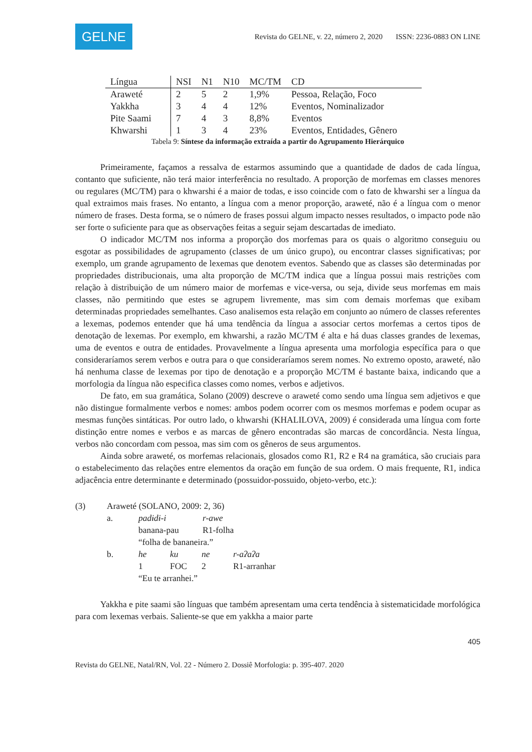GELNE
Revista do GELNE, v. 22, número 2, 2020 ISSN: 2236-0883 ON LINE
| Língua | NSI | N1 | N10 | MC/TM | CD |
| --- | --- | --- | --- | --- | --- |
| Araweté | 2 | 5 | 2 | 1,9% | Pessoa, Relação, Foco |
| Yakkha | 3 | 4 | 4 | 12% | Eventos, Nominalizador |
| Pite Saami | 7 | 4 | 3 | 8,8% | Eventos |
| Khwarshi | 1 | 3 | 4 | 23% | Eventos, Entidades, Gênero |
Tabela 9: Síntese da informação extraída a partir do Agrupamento Hierárquico
Primeiramente, façamos a ressalva de estarmos assumindo que a quantidade de dados de cada língua, contanto que suficiente, não terá maior interferência no resultado. A proporção de morfemas em classes menores ou regulares (MC/TM) para o khwarshi é a maior de todas, e isso coincide com o fato de khwarshi ser a língua da qual extraimos mais frases. No entanto, a língua com a menor proporção, araweté, não é a língua com o menor número de frases. Desta forma, se o número de frases possui algum impacto nesses resultados, o impacto pode não ser forte o suficiente para que as observações feitas a seguir sejam descartadas de imediato.
O indicador MC/TM nos informa a proporção dos morfemas para os quais o algoritmo conseguiu ou esgotar as possibilidades de agrupamento (classes de um único grupo), ou encontrar classes significativas; por exemplo, um grande agrupamento de lexemas que denotem eventos. Sabendo que as classes são determinadas por propriedades distribucionais, uma alta proporção de MC/TM indica que a língua possui mais restrições com relação à distribuição de um número maior de morfemas e vice-versa, ou seja, divide seus morfemas em mais classes, não permitindo que estes se agrupem livremente, mas sim com demais morfemas que exibam determinadas propriedades semelhantes. Caso analisemos esta relação em conjunto ao número de classes referentes a lexemas, podemos entender que há uma tendência da língua a associar certos morfemas a certos tipos de denotação de lexemas. Por exemplo, em khwarshi, a razão MC/TM é alta e há duas classes grandes de lexemas, uma de eventos e outra de entidades. Provavelmente a língua apresenta uma morfologia específica para o que consideraríamos serem verbos e outra para o que consideraríamos serem nomes. No extremo oposto, araweté, não há nenhuma classe de lexemas por tipo de denotação e a proporção MC/TM é bastante baixa, indicando que a morfologia da língua não especifica classes como nomes, verbos e adjetivos.
De fato, em sua gramática, Solano (2009) descreve o araweté como sendo uma língua sem adjetivos e que não distingue formalmente verbos e nomes: ambos podem ocorrer com os mesmos morfemas e podem ocupar as mesmas funções sintáticas. Por outro lado, o khwarshi (KHALILOVA, 2009) é considerada uma língua com forte distinção entre nomes e verbos e as marcas de gênero encontradas são marcas de concordância. Nesta língua, verbos não concordam com pessoa, mas sim com os gêneros de seus argumentos.
Ainda sobre araweté, os morfemas relacionais, glosados como R1, R2 e R4 na gramática, são cruciais para o estabelecimento das relações entre elementos da oração em função de sua ordem. O mais frequente, R1, indica adjacência entre determinante e determinado (possuidor-possuido, objeto-verbo, etc.):
(3) Araweté (SOLANO, 2009: 2, 36)
a. padɨdɨ-i r-awe
banana-pau R1-folha
“folha de bananeira.”
b. he ku ne r-aʔaʔa
1 FOC 2 R1-arranhar
“Eu te arranhei.”
Yakkha e pite saami são línguas que também apresentam uma certa tendência à sistematicidade morfológica para com lexemas verbais. Saliente-se que em yakkha a maior parte
405
Revista do GELNE, Natal/RN, Vol. 22 - Número 2. Dossiê Morfologia: p. 395-407. 2020